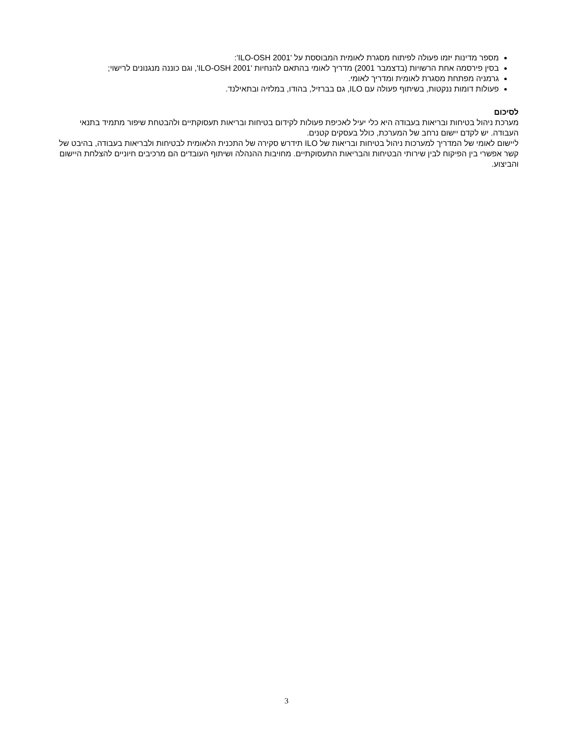מספר מדינות יזמו פעולה לפיתוח מסגרת לאומית המבוססת על 'ILO-OSH 2001':
בסין פירסמה אחת הרשויות (בדצמבר 2001) מדריך לאומי בהתאם להנחיות 'ILO-OSH 2001', וגם כוננה מנגנונים לרישוי;
גרמניה מפתחת מסגרת לאומית ומדריך לאומי.
פעולות דומות ננקטות, בשיתוף פעולה עם ILO, גם בברזיל, בהודו, במלזיה ובתאילנד.
לסיכום
מערכת ניהול בטיחות ובריאות בעבודה היא כלי יעיל לאכיפת פעולות לקידום בטיחות ובריאות תעסוקתיים ולהבטחת שיפור מתמיד בתנאי העבודה. יש לקדם יישום נרחב של המערכת, כולל בעסקים קטנים.
ליישום לאומי של המדריך למערכות ניהול בטיחות ובריאות של ILO תידרש סקירה של התכנית הלאומית לבטיחות ולבריאות בעבודה, בהיבט של קשר אפשרי בין הפיקוח לבין שירותי הבטיחות והבריאות התעסוקתיים. מחויבות ההנהלה ושיתוף העובדים הם מרכיבים חיוניים להצלחת היישום והביצוע.
3